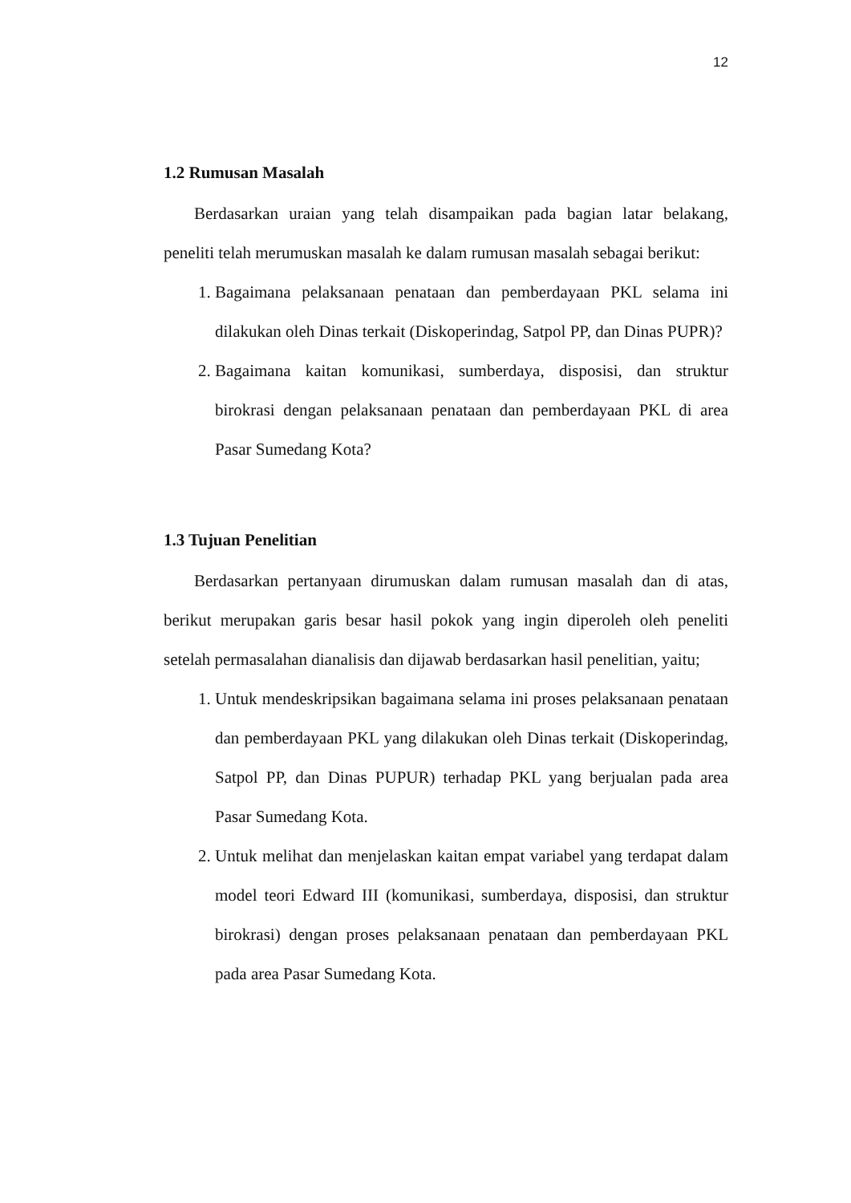12
1.2 Rumusan Masalah
Berdasarkan uraian yang telah disampaikan pada bagian latar belakang, peneliti telah merumuskan masalah ke dalam rumusan masalah sebagai berikut:
1. Bagaimana pelaksanaan penataan dan pemberdayaan PKL selama ini dilakukan oleh Dinas terkait (Diskoperindag, Satpol PP, dan Dinas PUPR)?
2. Bagaimana kaitan komunikasi, sumberdaya, disposisi, dan struktur birokrasi dengan pelaksanaan penataan dan pemberdayaan PKL di area Pasar Sumedang Kota?
1.3 Tujuan Penelitian
Berdasarkan pertanyaan dirumuskan dalam rumusan masalah dan di atas, berikut merupakan garis besar hasil pokok yang ingin diperoleh oleh peneliti setelah permasalahan dianalisis dan dijawab berdasarkan hasil penelitian, yaitu;
1. Untuk mendeskripsikan bagaimana selama ini proses pelaksanaan penataan dan pemberdayaan PKL yang dilakukan oleh Dinas terkait (Diskoperindag, Satpol PP, dan Dinas PUPUR) terhadap PKL yang berjualan pada area Pasar Sumedang Kota.
2. Untuk melihat dan menjelaskan kaitan empat variabel yang terdapat dalam model teori Edward III (komunikasi, sumberdaya, disposisi, dan struktur birokrasi) dengan proses pelaksanaan penataan dan pemberdayaan PKL pada area Pasar Sumedang Kota.